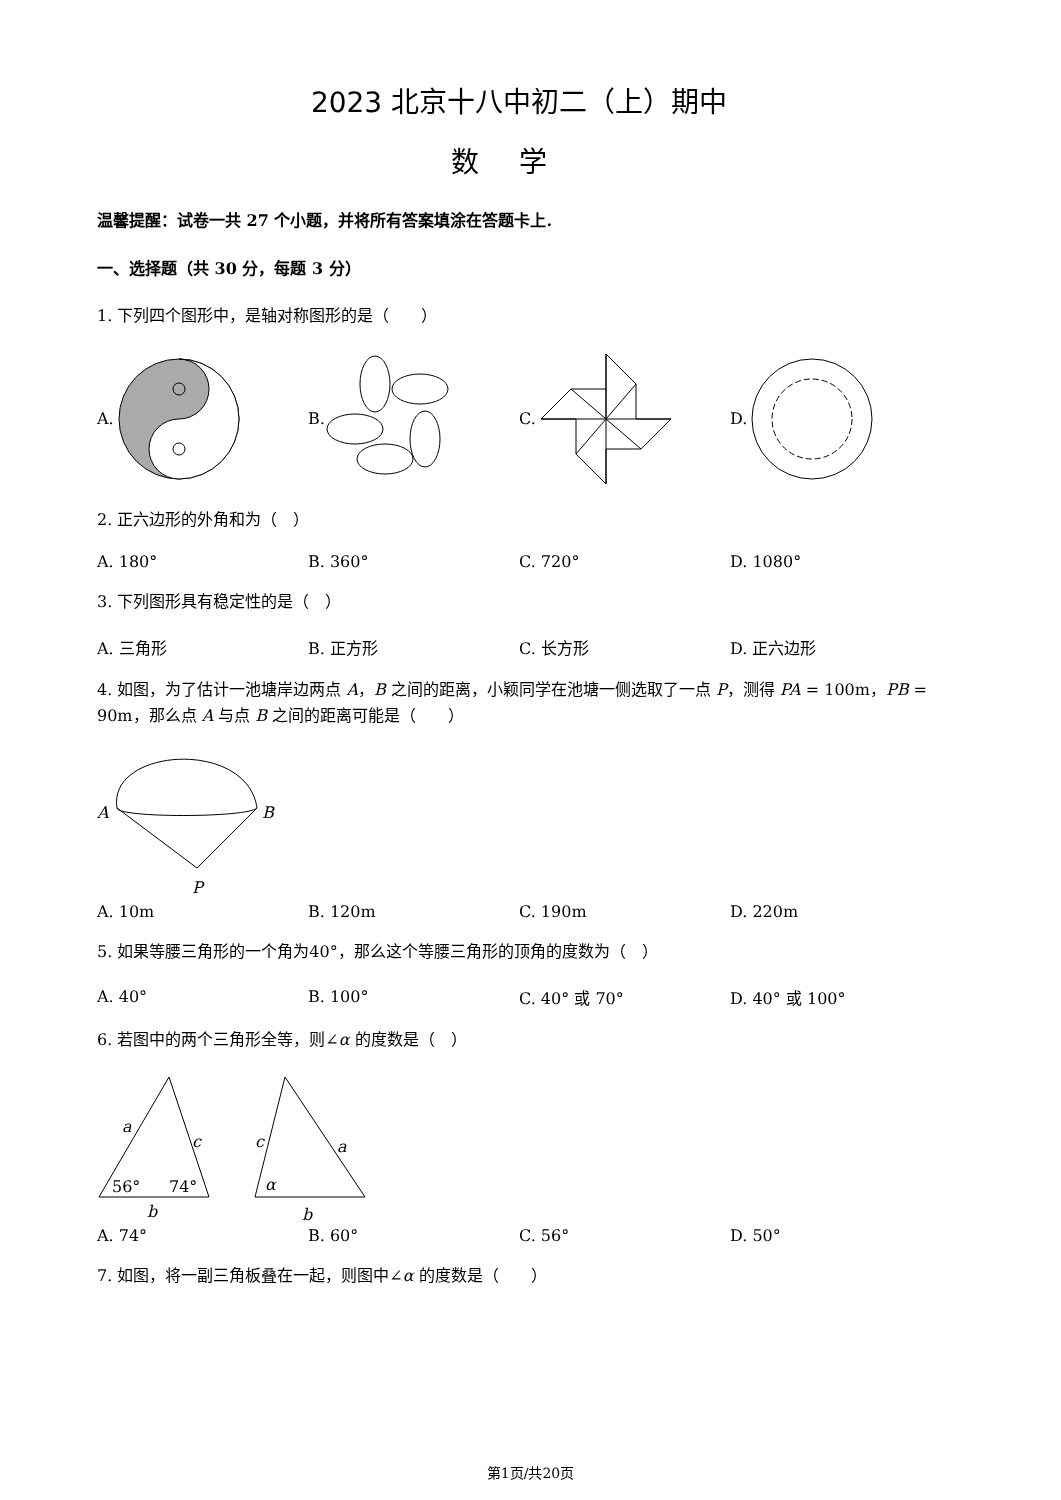2023 北京十八中初二（上）期中
数学
温馨提醒：试卷一共 27 个小题，并将所有答案填涂在答题卡上.
一、选择题（共 30 分，每题 3 分）
1. 下列四个图形中，是轴对称图形的是（　　）
A. B. C. D.
2. 正六边形的外角和为（　）
A. 180° B. 360° C. 720° D. 1080°
3. 下列图形具有稳定性的是（　）
A. 三角形 B. 正方形 C. 长方形 D. 正六边形
4. 如图，为了估计一池塘岸边两点 A，B 之间的距离，小颖同学在池塘一侧选取了一点 P，测得 PA = 100m，PB = 90m，那么点 A 与点 B 之间的距离可能是（　　）
A
B
P
A. 10m B. 120m C. 190m D. 220m
5. 如果等腰三角形的一个角为40°，那么这个等腰三角形的顶角的度数为（　）
A. 40° B. 100° C. 40° 或 70° D. 40° 或 100°
6. 若图中的两个三角形全等，则∠α 的度数是（　）
a
c
56°
74°
b
c
a
α
b
A. 74° B. 60° C. 56° D. 50°
7. 如图，将一副三角板叠在一起，则图中∠α 的度数是（　　）
第1页/共20页